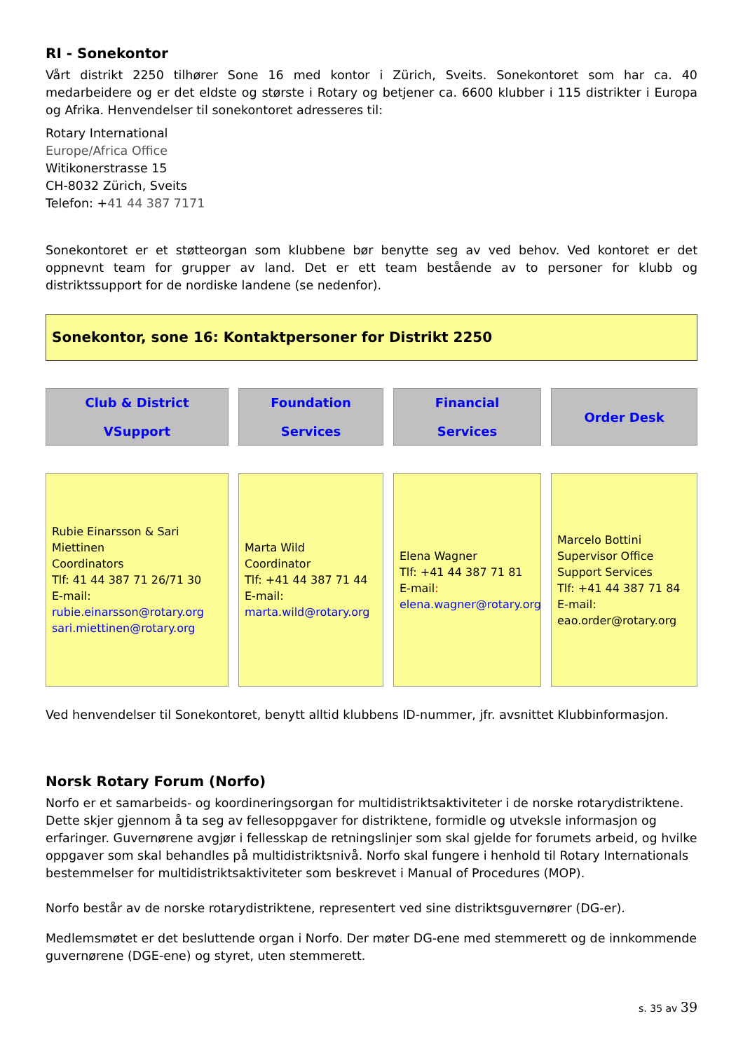RI - Sonekontor
Vårt distrikt 2250 tilhører Sone 16 med kontor i Zürich, Sveits. Sonekontoret som har ca. 40 medarbeidere og er det eldste og største i Rotary og betjener ca. 6600 klubber i 115 distrikter i Europa og Afrika. Henvendelser til sonekontoret adresseres til:
Rotary International
Europe/Africa Office
Witikonerstrasse 15
CH-8032 Zürich, Sveits
Telefon: +41 44 387 7171
Sonekontoret er et støtteorgan som klubbene bør benytte seg av ved behov. Ved kontoret er det oppnevnt team for grupper av land. Det er ett team bestående av to personer for klubb og distriktssupport for de nordiske landene (se nedenfor).
Sonekontor, sone 16: Kontaktpersoner for Distrikt 2250
Club & District
VSupport
Foundation
Services
Financial
Services
Order Desk
Rubie Einarsson & Sari Miettinen
Coordinators
Tlf: 41 44 387 71 26/71 30
E-mail:
rubie.einarsson@rotary.org
sari.miettinen@rotary.org
Marta Wild
Coordinator
Tlf: +41 44 387 71 44
E-mail:
marta.wild@rotary.org
Elena Wagner
Tlf: +41 44 387 71 81
E-mail:
elena.wagner@rotary.org
Marcelo Bottini
Supervisor Office Support Services
Tlf: +41 44 387 71 84
E-mail:
eao.order@rotary.org
Ved henvendelser til Sonekontoret, benytt alltid klubbens ID-nummer, jfr. avsnittet Klubbinformasjon.
Norsk Rotary Forum (Norfo)
Norfo er et samarbeids- og koordineringsorgan for multidistriktsaktiviteter i de norske rotarydistriktene. Dette skjer gjennom å ta seg av fellesoppgaver for distriktene, formidle og utveksle informasjon og erfaringer. Guvernørene avgjør i fellesskap de retningslinjer som skal gjelde for forumets arbeid, og hvilke oppgaver som skal behandles på multidistriktsnivå. Norfo skal fungere i henhold til Rotary Internationals bestemmelser for multidistriktsaktiviteter som beskrevet i Manual of Procedures (MOP).
Norfo består av de norske rotarydistriktene, representert ved sine distriktsguvernører (DG-er).
Medlemsmøtet er det besluttende organ i Norfo. Der møter DG-ene med stemmerett og de innkommende guvernørene (DGE-ene) og styret, uten stemmerett.
s. 35 av 39